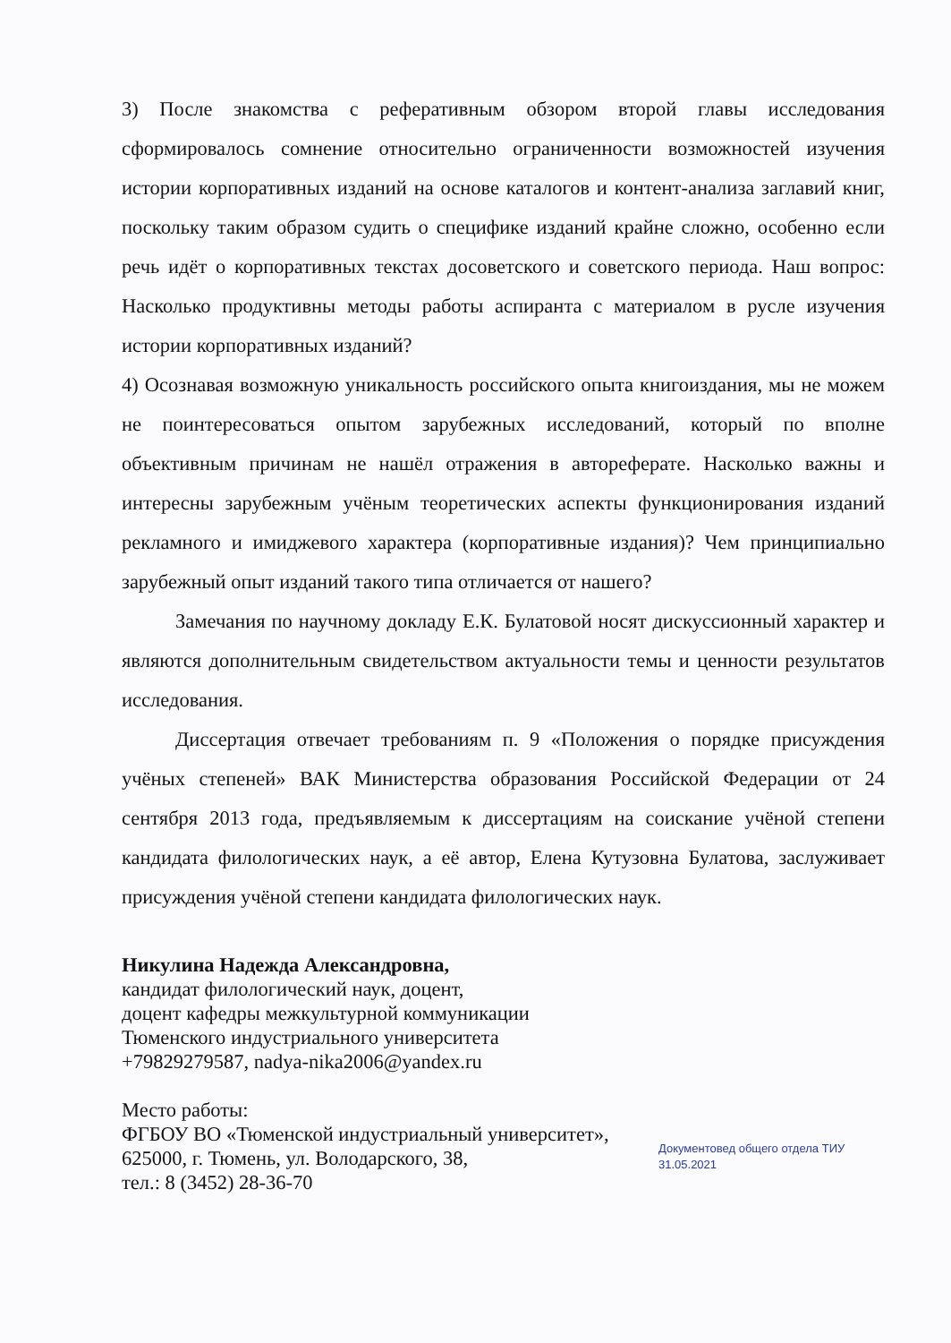3) После знакомства с реферативным обзором второй главы исследования сформировалось сомнение относительно ограниченности возможностей изучения истории корпоративных изданий на основе каталогов и контент-анализа заглавий книг, поскольку таким образом судить о специфике изданий крайне сложно, особенно если речь идёт о корпоративных текстах досоветского и советского периода. Наш вопрос: Насколько продуктивны методы работы аспиранта с материалом в русле изучения истории корпоративных изданий?
4) Осознавая возможную уникальность российского опыта книгоиздания, мы не можем не поинтересоваться опытом зарубежных исследований, который по вполне объективным причинам не нашёл отражения в автореферате. Насколько важны и интересны зарубежным учёным теоретических аспекты функционирования изданий рекламного и имиджевого характера (корпоративные издания)? Чем принципиально зарубежный опыт изданий такого типа отличается от нашего?
Замечания по научному докладу Е.К. Булатовой носят дискуссионный характер и являются дополнительным свидетельством актуальности темы и ценности результатов исследования.
Диссертация отвечает требованиям п. 9 «Положения о порядке присуждения учёных степеней» ВАК Министерства образования Российской Федерации от 24 сентября 2013 года, предъявляемым к диссертациям на соискание учёной степени кандидата филологических наук, а её автор, Елена Кутузовна Булатова, заслуживает присуждения учёной степени кандидата филологических наук.
Никулина Надежда Александровна,
кандидат филологический наук, доцент,
доцент кафедры межкультурной коммуникации
Тюменского индустриального университета
+79829279587, nadya-nika2006@yandex.ru
Место работы:
ФГБОУ ВО «Тюменской индустриальный университет»,
625000, г. Тюмень, ул. Володарского, 38,
тел.: 8 (3452) 28-36-70
Документовед общего отдела ТИУ
31.05.2021